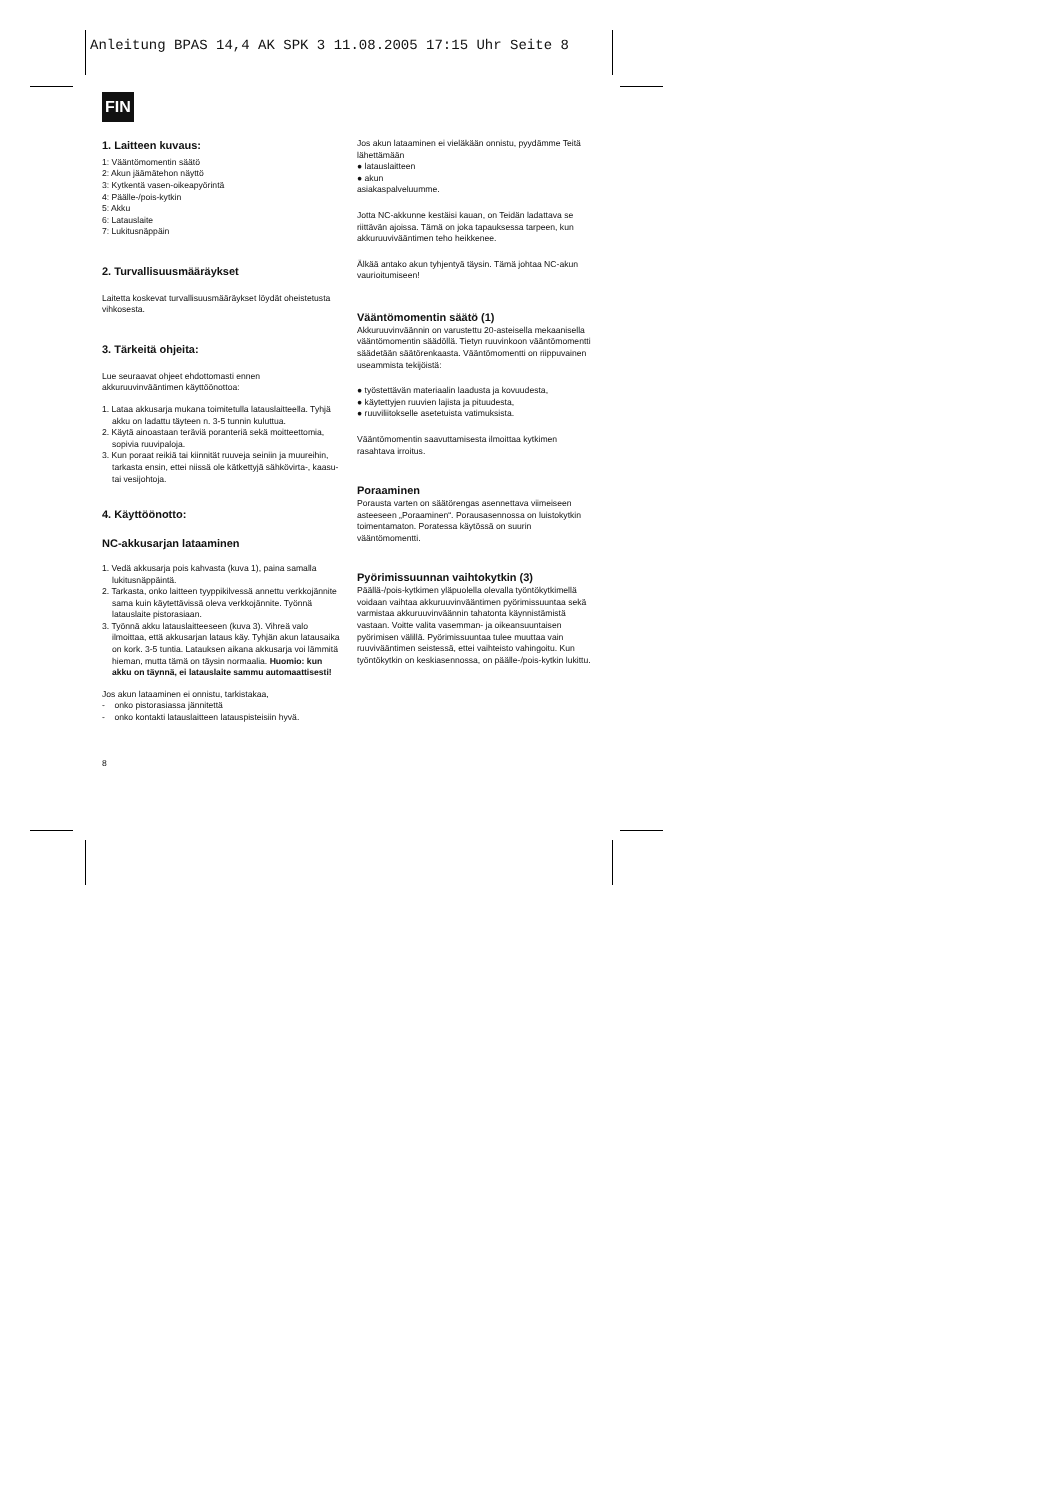Anleitung BPAS 14,4 AK SPK 3 11.08.2005 17:15 Uhr Seite 8
FIN
1. Laitteen kuvaus:
1: Vääntömomentin säätö
2: Akun jäämätehon näyttö
3: Kytkentä vasen-oikeapyörintä
4: Päälle-/pois-kytkin
5: Akku
6: Latauslaite
7: Lukitusnäppäin
2. Turvallisuusmääräykset
Laitetta koskevat turvallisuusmääräykset löydät oheistetusta vihkosesta.
3. Tärkeitä ohjeita:
Lue seuraavat ohjeet ehdottomasti ennen akkuruuvinvääntimen käyttöönottoa:
1. Lataa akkusarja mukana toimitetulla latauslaitteella. Tyhjä akku on ladattu täyteen n. 3-5 tunnin kuluttua.
2. Käytä ainoastaan teräviä poranteriä sekä moitteettomia, sopivia ruuvipaloja.
3. Kun poraat reikiä tai kiinnität ruuveja seiniin ja muureihin, tarkasta ensin, ettei niissä ole kätkettyjä sähkövirta-, kaasu- tai vesijohtoja.
4. Käyttöönotto:
NC-akkusarjan lataaminen
1. Vedä akkusarja pois kahvasta (kuva 1), paina samalla lukitusnäppäintä.
2. Tarkasta, onko laitteen tyyppikilvessä annettu verkkojännite sama kuin käytettävissä oleva verkkojännite. Työnnä latauslaite pistorasiaan.
3. Työnnä akku latauslaitteeseen (kuva 3). Vihreä valo ilmoittaa, että akkusarjan lataus käy. Tyhjän akun latausaika on kork. 3-5 tuntia. Latauksen aikana akkusarja voi lämmitä hieman, mutta tämä on täysin normaalia. Huomio: kun akku on täynnä, ei latauslaite sammu automaattisesti!
Jos akun lataaminen ei onnistu, tarkistakaa,
- onko pistorasiassa jännitettä
- onko kontakti latauslaitteen latauspisteisiin hyvä.
8
Jos akun lataaminen ei vieläkään onnistu, pyydämme Teitä lähettämään
● latauslaitteen
● akun
asiakaspalveluumme.
Jotta NC-akkunne kestäisi kauan, on Teidän ladattava se riittävän ajoissa. Tämä on joka tapauksessa tarpeen, kun akkuruuviväänti­men teho heikkenee.
Älkää antako akun tyhjentyä täysin. Tämä johtaa NC-akun vaurioitumiseen!
Vääntömomentin säätö (1)
Akkuruuvinväännin on varustettu 20-asteisella mekaanisella vääntömomentin säädöllä. Tietyn ruuvinkoon vääntömomentti säädetään säätörenkaasta. Vääntömomentti on riippuvainen useammista tekijöistä:
● työstettävän materiaalin laadusta ja kovuudesta,
● käytettyjen ruuvien lajista ja pituudesta,
● ruuviliitokselle asetetuista vatimuksista.
Vääntömomentin saavuttamisesta ilmoittaa kytkimen rasahtava irroitus.
Poraaminen
Porausta varten on säätörengas asennettava viimeiseen asteeseen „Poraaminen“. Porausasennossa on luistokytkin toimentamaton. Poratessa käytössä on suurin vääntömomentti.
Pyörimissuunnan vaihtokytkin (3)
Päällä-/pois-kytkimen yläpuolella olevalla työntökytkimellä voidaan vaihtaa akkuruu­vinvääntimen pyörimissuuntaa sekä varmistaa akkuruuvinväännin tahatonta käynnistämistä vastaan. Voitte valita vasemman- ja oikeansuuntaisen pyörimisen välillä. Pyörimissuuntaa tulee muuttaa vain ruuvivääntimen seistessä, ettei vaihteisto vahingoitu. Kun työntökytkin on keskiasennossa, on päälle-/pois-kytkin lukittu.